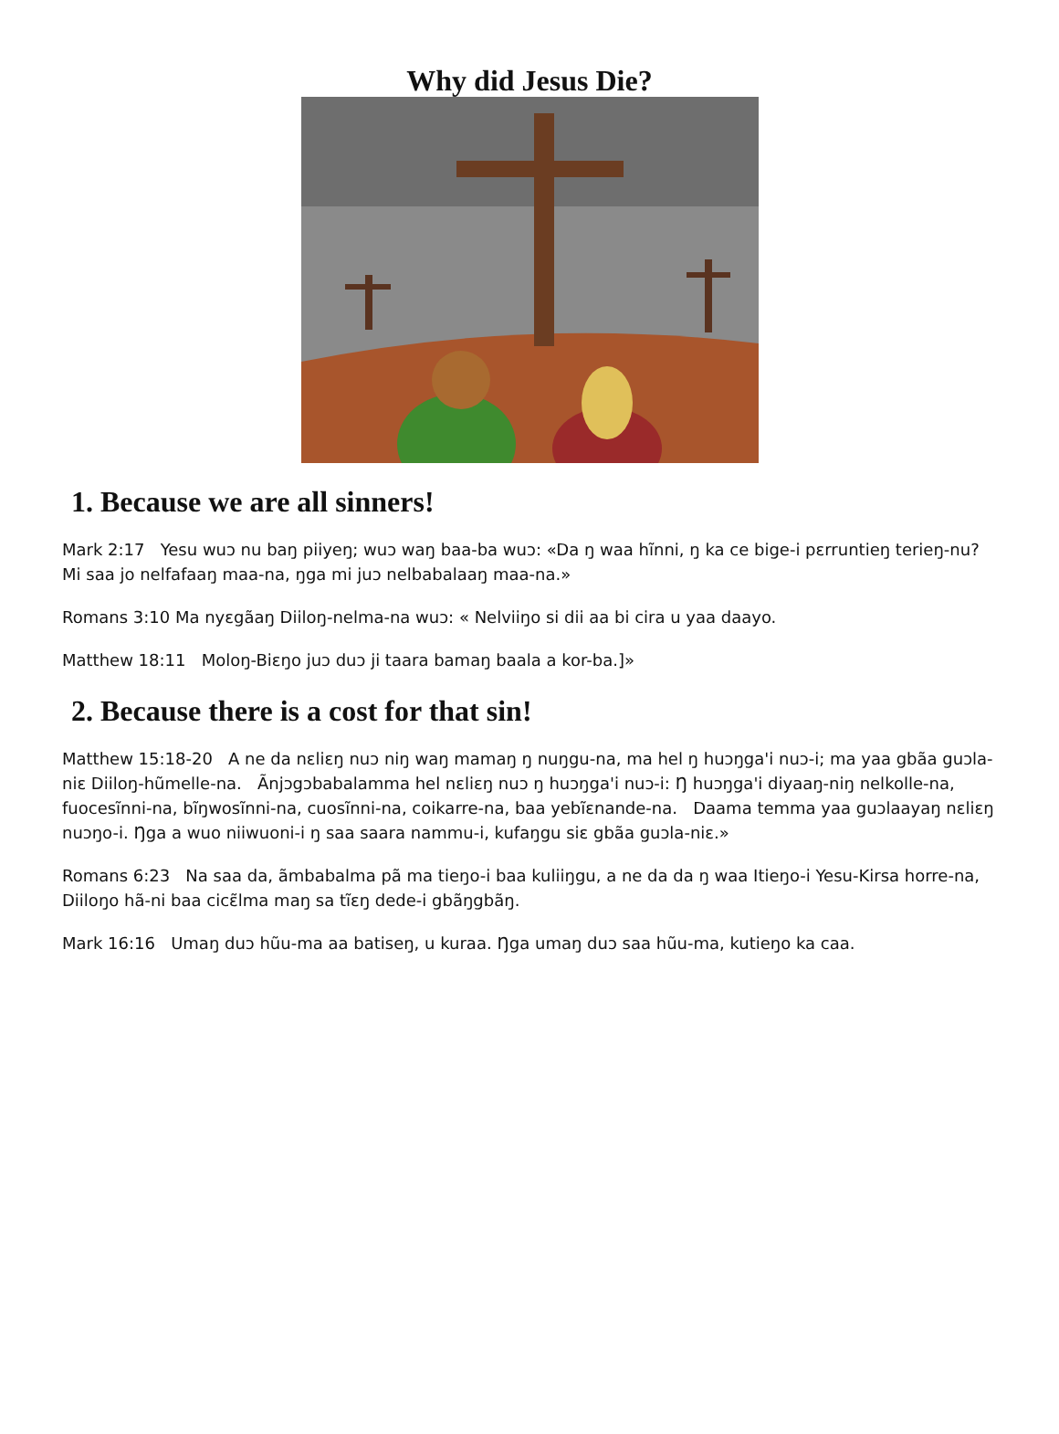Why did Jesus Die?
1. Because we are all sinners!
Mark 2:17 Yesu wuɔ nu baŋ piiyeŋ; wuɔ waŋ baa-ba wuɔ: «Da ŋ waa hĩnni, ŋ ka ce bige-i pɛrruntieŋ terieŋ-nu? Mi saa jo nelfafaaŋ maa-na, ŋga mi juɔ nelbabalaaŋ maa-na.»
Romans 3:10 Ma nyɛgãaŋ Diiloŋ-nelma-na wuɔ: « Nelviiŋo si dii aa bi cira u yaa daayo.
Matthew 18:11 Moloŋ-Biɛŋo juɔ duɔ ji taara bamaŋ baala a kor-ba.]»
2. Because there is a cost for that sin!
Matthew 15:18-20 A ne da nɛliɛŋ nuɔ niŋ waŋ mamaŋ ŋ nuŋgu-na, ma hel ŋ huɔŋga'i nuɔ-i; ma yaa gbãa guɔla-niɛ Diiloŋ-hũmelle-na. Ãnjɔgɔbabalamma hel nɛliɛŋ nuɔ ŋ huɔŋga'i nuɔ-i: Ŋ huɔŋga'i diyaaŋ-niŋ nelkolle-na, fuocesĩnni-na, bĩŋwosĩnni-na, cuosĩnni-na, coikarre-na, baa yebĩɛnande-na. Daama temma yaa guɔlaayaŋ nɛliɛŋ nuɔŋo-i. Ŋga a wuo niiwuoni-i ŋ saa saara nammu-i, kufaŋgu siɛ gbãa guɔla-niɛ.»
Romans 6:23 Na saa da, ãmbabalma pã ma tieŋo-i baa kuliiŋgu, a ne da da ŋ waa Itieŋo-i Yesu-Kirsa horre-na, Diiloŋo hã-ni baa cicɛ̃lma maŋ sa tĩɛŋ dede-i gbãŋgbãŋ.
Mark 16:16 Umaŋ duɔ hũu-ma aa batiseŋ, u kuraa. Ŋga umaŋ duɔ saa hũu-ma, kutieŋo ka caa.